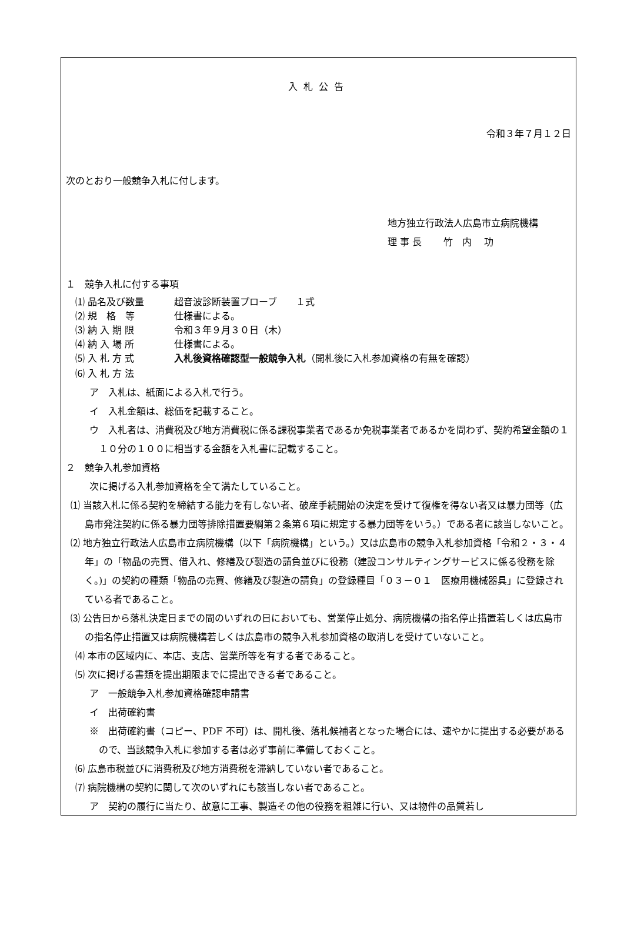入札公告
令和３年７月１２日
次のとおり一般競争入札に付します。
地方独立行政法人広島市立病院機構
理 事 長　　 竹　内　 功
１　競争入札に付する事項
⑴ 品名及び数量 超音波診断装置プローブ　　１式
⑵ 規　格　等 仕様書による。
⑶ 納 入 期 限 令和３年９月３０日（木）
⑷ 納 入 場 所 仕様書による。
⑸ 入 札 方 式 入札後資格確認型一般競争入札（開札後に入札参加資格の有無を確認）
⑹ 入 札 方 法
ア　入札は、紙面による入札で行う。
イ　入札金額は、総価を記載すること。
ウ　入札者は、消費税及び地方消費税に係る課税事業者であるか免税事業者であるかを問わず、契約希望金額の１１０分の１００に相当する金額を入札書に記載すること。
２　競争入札参加資格
次に掲げる入札参加資格を全て満たしていること。
⑴ 当該入札に係る契約を締結する能力を有しない者、破産手続開始の決定を受けて復権を得ない者又は暴力団等（広島市発注契約に係る暴力団等排除措置要綱第２条第６項に規定する暴力団等をいう。）である者に該当しないこと。
⑵ 地方独立行政法人広島市立病院機構（以下「病院機構」という。）又は広島市の競争入札参加資格「令和２・３・４年」の「物品の売買、借入れ、修繕及び製造の請負並びに役務（建設コンサルティングサービスに係る役務を除く。)」の契約の種類「物品の売買、修繕及び製造の請負」の登録種目「０３－０１　医療用機械器具」に登録されている者であること。
⑶ 公告日から落札決定日までの間のいずれの日においても、営業停止処分、病院機構の指名停止措置若しくは広島市の指名停止措置又は病院機構若しくは広島市の競争入札参加資格の取消しを受けていないこと。
⑷ 本市の区域内に、本店、支店、営業所等を有する者であること。
⑸ 次に掲げる書類を提出期限までに提出できる者であること。
ア　一般競争入札参加資格確認申請書
イ　出荷確約書
※　出荷確約書（コピー、PDF 不可）は、開札後、落札候補者となった場合には、速やかに提出する必要があるので、当該競争入札に参加する者は必ず事前に準備しておくこと。
⑹ 広島市税並びに消費税及び地方消費税を滞納していない者であること。
⑺ 病院機構の契約に関して次のいずれにも該当しない者であること。
ア　契約の履行に当たり、故意に工事、製造その他の役務を粗雑に行い、又は物件の品質若し